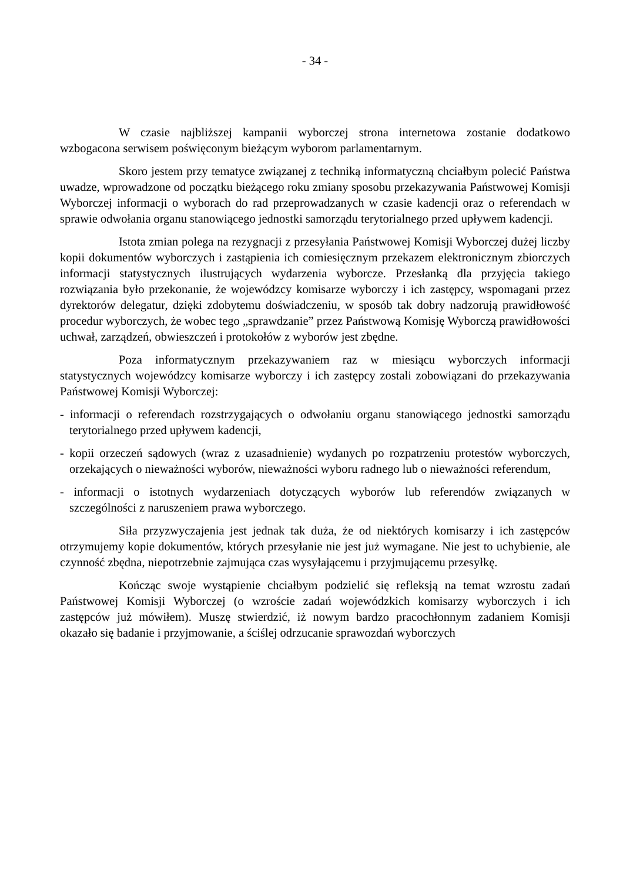- 34 -
W czasie najbliższej kampanii wyborczej strona internetowa zostanie dodatkowo wzbogacona serwisem poświęconym bieżącym wyborom parlamentarnym.
Skoro jestem przy tematyce związanej z techniką informatyczną chciałbym polecić Państwa uwadze, wprowadzone od początku bieżącego roku zmiany sposobu przekazywania Państwowej Komisji Wyborczej informacji o wyborach do rad przeprowadzanych w czasie kadencji oraz o referendach w sprawie odwołania organu stanowiącego jednostki samorządu terytorialnego przed upływem kadencji.
Istota zmian polega na rezygnacji z przesyłania Państwowej Komisji Wyborczej dużej liczby kopii dokumentów wyborczych i zastąpienia ich comiesięcznym przekazem elektronicznym zbiorczych informacji statystycznych ilustrujących wydarzenia wyborcze. Przesłanką dla przyjęcia takiego rozwiązania było przekonanie, że wojewódzcy komisarze wyborczy i ich zastępcy, wspomagani przez dyrektorów delegatur, dzięki zdobytemu doświadczeniu, w sposób tak dobry nadzorują prawidłowość procedur wyborczych, że wobec tego „sprawdzanie” przez Państwową Komisję Wyborczą prawidłowości uchwał, zarządzeń, obwieszczeń i protokołów z wyborów jest zbędne.
Poza informatycznym przekazywaniem raz w miesiącu wyborczych informacji statystycznych wojewódzcy komisarze wyborczy i ich zastępcy zostali zobowiązani do przekazywania Państwowej Komisji Wyborczej:
- informacji o referendach rozstrzygających o odwołaniu organu stanowiącego jednostki samorządu terytorialnego przed upływem kadencji,
- kopii orzeczeń sądowych (wraz z uzasadnienie) wydanych po rozpatrzeniu protestów wyborczych, orzekających o nieważności wyborów, nieważności wyboru radnego lub o nieważności referendum,
- informacji o istotnych wydarzeniach dotyczących wyborów lub referendów związanych w szczególności z naruszeniem prawa wyborczego.
Siła przyzwyczajenia jest jednak tak duża, że od niektórych komisarzy i ich zastępców otrzymujemy kopie dokumentów, których przesyłanie nie jest już wymagane. Nie jest to uchybienie, ale czynność zbędna, niepotrzebnie zajmująca czas wysyłającemu i przyjmującemu przesyłkę.
Kończąc swoje wystąpienie chciałbym podzielić się refleksją na temat wzrostu zadań Państwowej Komisji Wyborczej (o wzroście zadań wojewódzkich komisarzy wyborczych i ich zastępców już mówiłem). Muszę stwierdzić, iż nowym bardzo pracochłonnym zadaniem Komisji okazało się badanie i przyjmowanie, a ściślej odrzucanie sprawozdań wyborczych